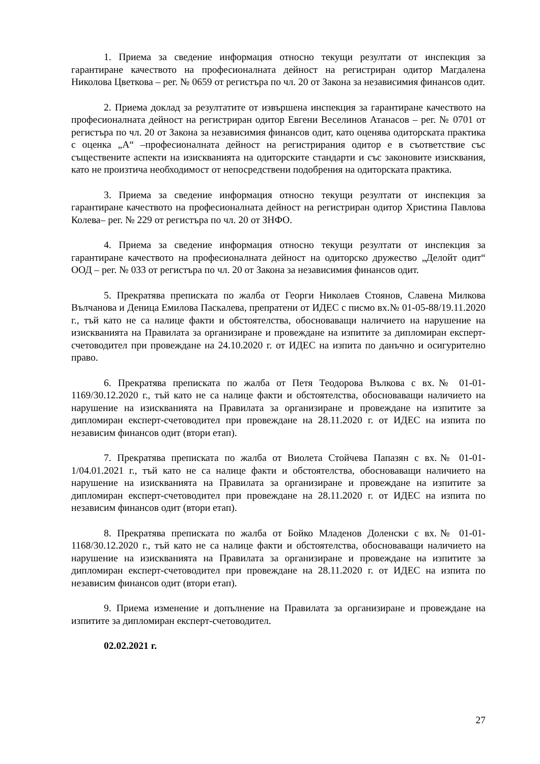1. Приема за сведение информация относно текущи резултати от инспекция за гарантиране качеството на професионалната дейност на регистриран одитор Магдалена Николова Цветкова – рег. № 0659 от регистъра по чл. 20 от Закона за независимия финансов одит.
2. Приема доклад за резултатите от извършена инспекция за гарантиране качеството на професионалната дейност на регистриран одитор Евгени Веселинов Атанасов – рег. № 0701 от регистъра по чл. 20 от Закона за независимия финансов одит, като оценява одиторската практика с оценка „А“ –професионалната дейност на регистрирания одитор е в съответствие със съществените аспекти на изискванията на одиторските стандарти и със законовите изисквания, като не произтича необходимост от непосредствени подобрения на одиторската практика.
3. Приема за сведение информация относно текущи резултати от инспекция за гарантиране качеството на професионалната дейност на регистриран одитор Христина Павлова Колева– рег. № 229 от регистъра по чл. 20 от ЗНФО.
4. Приема за сведение информация относно текущи резултати от инспекция за гарантиране качеството на професионалната дейност на одиторско дружество „Делойт одит“ ООД – рег. № 033 от регистъра по чл. 20 от Закона за независимия финансов одит.
5. Прекратява преписката по жалба от Георги Николаев Стоянов, Славена Милкова Вълчанова и Деница Емилова Паскалева, препратени от ИДЕС с писмо вх.№ 01-05-88/19.11.2020 г., тъй като не са налице факти и обстоятелства, обосноваващи наличието на нарушение на изискванията на Правилата за организиране и провеждане на изпитите за дипломиран експерт-счетоводител при провеждане на 24.10.2020 г. от ИДЕС на изпита по данъчно и осигурително право.
6. Прекратява преписката по жалба от Петя Теодорова Вълкова с вх.№ 01-01-1169/30.12.2020 г., тъй като не са налице факти и обстоятелства, обосноваващи наличието на нарушение на изискванията на Правилата за организиране и провеждане на изпитите за дипломиран експерт-счетоводител при провеждане на 28.11.2020 г. от ИДЕС на изпита по независим финансов одит (втори етап).
7. Прекратява преписката по жалба от Виолета Стойчева Папазян с вх.№ 01-01-1/04.01.2021 г., тъй като не са налице факти и обстоятелства, обосноваващи наличието на нарушение на изискванията на Правилата за организиране и провеждане на изпитите за дипломиран експерт-счетоводител при провеждане на 28.11.2020 г. от ИДЕС на изпита по независим финансов одит (втори етап).
8. Прекратява преписката по жалба от Бойко Младенов Доленски с вх.№ 01-01-1168/30.12.2020 г., тъй като не са налице факти и обстоятелства, обосноваващи наличието на нарушение на изискванията на Правилата за организиране и провеждане на изпитите за дипломиран експерт-счетоводител при провеждане на 28.11.2020 г. от ИДЕС на изпита по независим финансов одит (втори етап).
9. Приема изменение и допълнение на Правилата за организиране и провеждане на изпитите за дипломиран експерт-счетоводител.
02.02.2021 г.
27